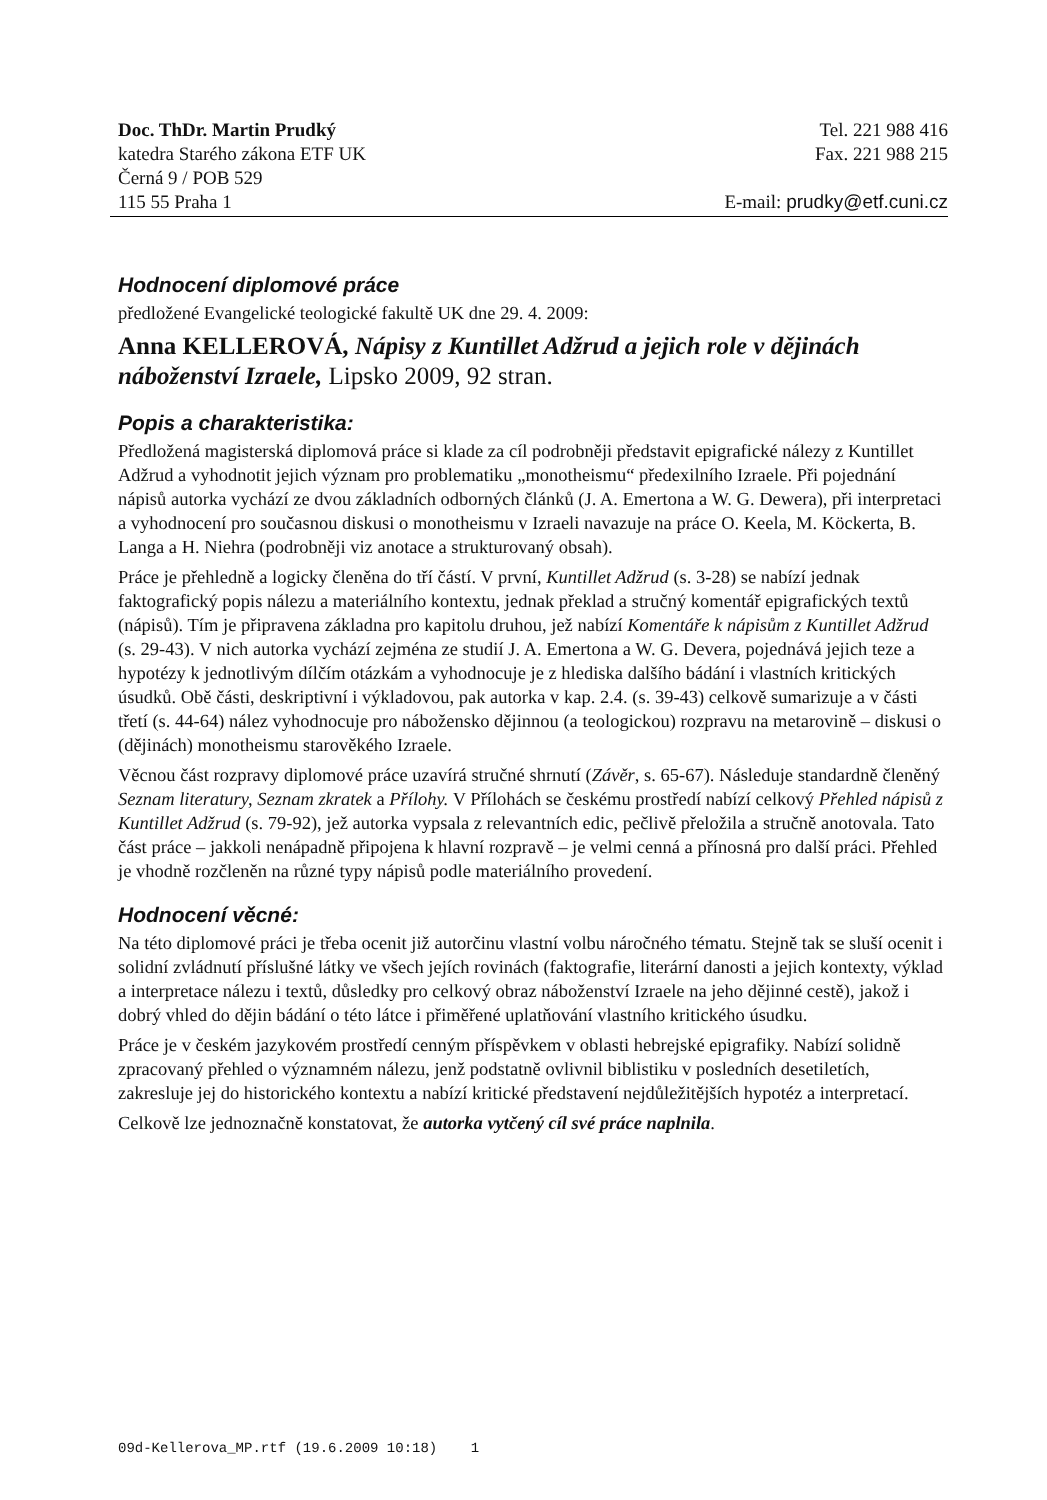Doc. ThDr. Martin Prudký
katedra Starého zákona ETF UK
Černá 9 / POB 529
115 55 Praha 1
Tel. 221 988 416
Fax. 221 988 215
E-mail: prudky@etf.cuni.cz
Hodnocení diplomové práce
předložené Evangelické teologické fakultě UK dne 29. 4. 2009:
Anna KELLEROVÁ, Nápisy z Kuntillet Adžrud a jejich role v dějinách náboženství Izraele, Lipsko 2009, 92 stran.
Popis a charakteristika:
Předložená magisterská diplomová práce si klade za cíl podrobněji představit epigrafické nálezy z Kuntillet Adžrud a vyhodnotit jejich význam pro problematiku „monotheismu“ předexilního Izraele. Při pojednání nápisů autorka vychází ze dvou základních odborných článků (J. A. Emertona a W. G. Dewera), při interpretaci a vyhodnocení pro současnou diskusi o monotheismu v Izraeli navazuje na práce O. Keela, M. Köckerta, B. Langa a H. Niehra (podrobněji viz anotace a strukturovaný obsah).
Práce je přehledně a logicky členěna do tří částí. V první, Kuntillet Adžrud (s. 3-28) se nabízí jednak faktografický popis nálezu a materiálního kontextu, jednak překlad a stručný komentář epigrafických textů (nápisů). Tím je připravena základna pro kapitolu druhou, jež nabízí Komentáře k nápisům z Kuntillet Adžrud (s. 29-43). V nich autorka vychází zejména ze studií J. A. Emertona a W. G. Devera, pojednává jejich teze a hypotézy k jednotlivým dílčím otázkám a vyhodnocuje je z hlediska dalšího bádání i vlastních kritických úsudků. Obě části, deskriptivní i výkladovou, pak autorka v kap. 2.4. (s. 39-43) celkově sumarizuje a v části třetí (s. 44-64) nález vyhodnocuje pro nábožensko dějinnou (a teologickou) rozpravu na metarovině – diskusi o (dějinách) monotheismu starověkého Izraele.
Věcnou část rozpravy diplomové práce uzavírá stručné shrnutí (Závěr, s. 65-67). Následuje standardně členěný Seznam literatury, Seznam zkratek a Přílohy. V Přílohách se českému prostředí nabízí celkový Přehled nápisů z Kuntillet Adžrud (s. 79-92), jež autorka vypsala z relevantních edic, pečlivě přeložila a stručně anotovala. Tato část práce – jakkoli nenápadně připojena k hlavní rozpravě – je velmi cenná a přínosná pro další práci. Přehled je vhodně rozčleněn na různé typy nápisů podle materiálního provedení.
Hodnocení věcné:
Na této diplomové práci je třeba ocenit již autorčinu vlastní volbu náročného tématu. Stejně tak se sluší ocenit i solidní zvládnutí příslušné látky ve všech jejích rovinách (faktografie, literární danosti a jejich kontexty, výklad a interpretace nálezu i textů, důsledky pro celkový obraz náboženství Izraele na jeho dějinné cestě), jakož i dobrý vhled do dějin bádání o této látce i přiměřené uplatňování vlastního kritického úsudku.
Práce je v českém jazykovém prostředí cenným příspěvkem v oblasti hebrejské epigrafiky. Nabízí solidně zpracovaný přehled o významném nálezu, jenž podstatně ovlivnil biblistiku v posledních desetiletích, zakresluje jej do historického kontextu a nabízí kritické představení nejdůležitějších hypotéz a interpretací.
Celkově lze jednoznačně konstatovat, že autorka vytčený cíl své práce naplnila.
09d-Kellerova_MP.rtf (19.6.2009 10:18) 1